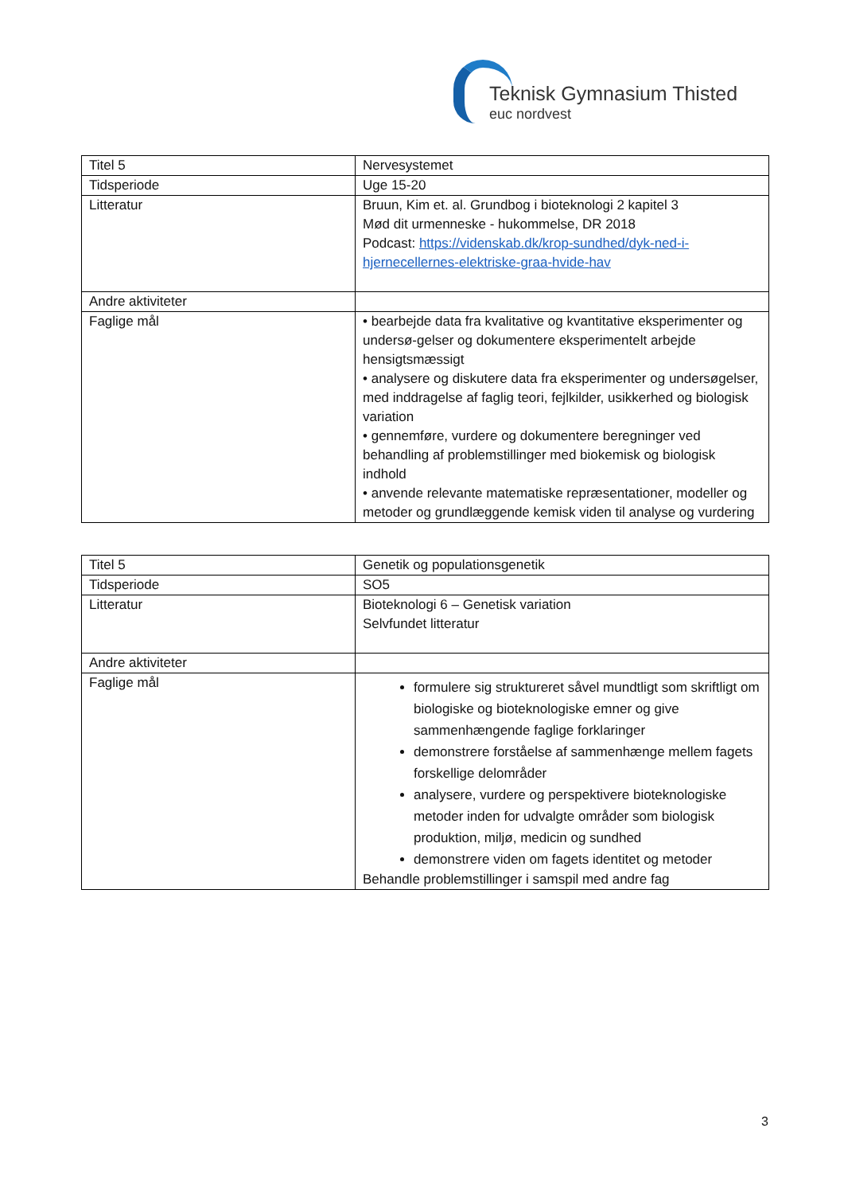Teknisk Gymnasium Thisted
euc nordvest
| Titel 5 | Nervesystemet |
| Tidsperiode | Uge 15-20 |
| Litteratur | Bruun, Kim et. al. Grundbog i bioteknologi 2 kapitel 3 Mød dit urmenneske - hukommelse, DR 2018 Podcast: https://videnskab.dk/krop-sundhed/dyk-ned-i-hjernecellernes-elektriske-graa-hvide-hav |
| Andre aktiviteter | |
| Faglige mål | • bearbejde data fra kvalitative og kvantitative eksperimenter og undersø-gelser og dokumentere eksperimentelt arbejde hensigtsmæssigt • analysere og diskutere data fra eksperimenter og undersøgelser, med inddragelse af faglig teori, fejlkilder, usikkerhed og biologisk variation • gennemføre, vurdere og dokumentere beregninger ved behandling af problemstillinger med biokemisk og biologisk indhold • anvende relevante matematiske repræsentationer, modeller og metoder og grundlæggende kemisk viden til analyse og vurdering |
| Titel 5 | Genetik og populationsgenetik |
| Tidsperiode | SO5 |
| Litteratur | Bioteknologi 6 – Genetisk variation Selvfundet litteratur |
| Andre aktiviteter | |
| Faglige mål | formulere sig struktureret såvel mundtligt som skriftligt om biologiske og bioteknologiske emner og give sammenhængende faglige forklaringer demonstrere forståelse af sammenhænge mellem fagets forskellige delområder analysere, vurdere og perspektivere bioteknologiske metoder inden for udvalgte områder som biologisk produktion, miljø, medicin og sundhed demonstrere viden om fagets identitet og metoder Behandle problemstillinger i samspil med andre fag |
3